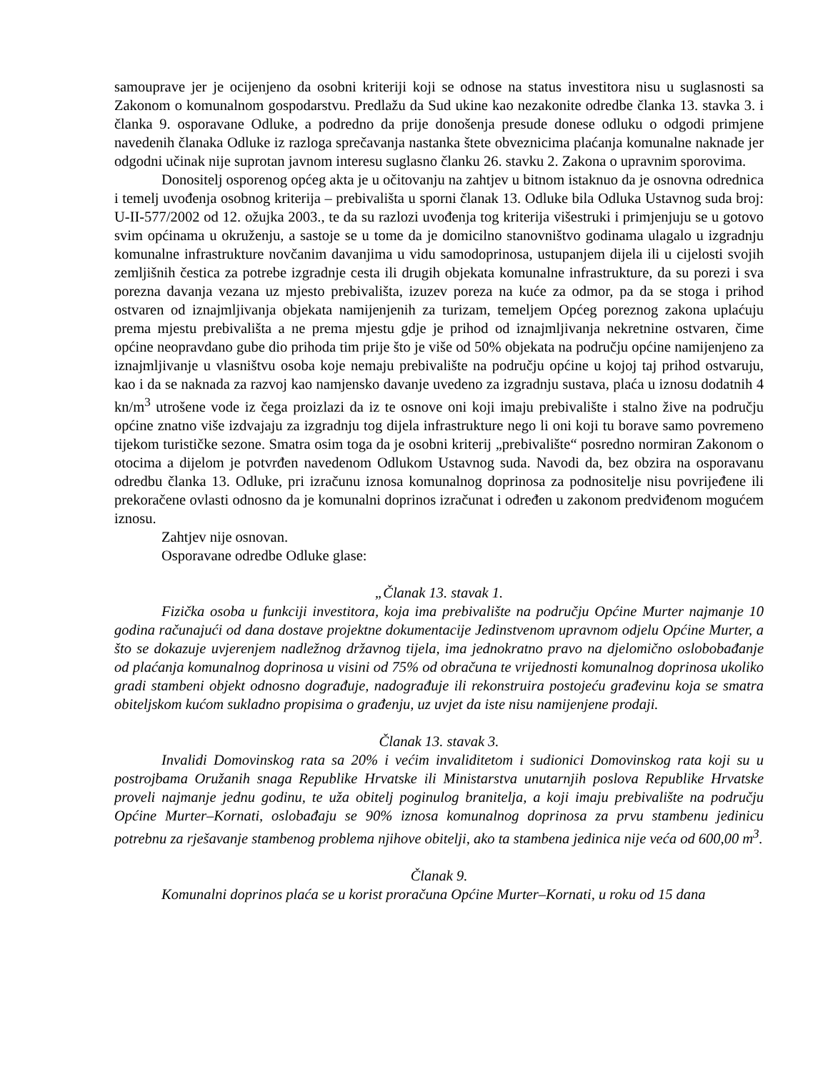samouprave jer je ocijenjeno da osobni kriteriji koji se odnose na status investitora nisu u suglasnosti sa Zakonom o komunalnom gospodarstvu. Predlažu da Sud ukine kao nezakonite odredbe članka 13. stavka 3. i članka 9. osporavane Odluke, a podredno da prije donošenja presude donese odluku o odgodi primjene navedenih članaka Odluke iz razloga sprečavanja nastanka štete obveznicima plaćanja komunalne naknade jer odgodni učinak nije suprotan javnom interesu suglasno članku 26. stavku 2. Zakona o upravnim sporovima.
Donositelj osporenog općeg akta je u očitovanju na zahtjev u bitnom istaknuo da je osnovna odrednica i temelj uvođenja osobnog kriterija – prebivališta u sporni članak 13. Odluke bila Odluka Ustavnog suda broj: U-II-577/2002 od 12. ožujka 2003., te da su razlozi uvođenja tog kriterija višestruki i primjenjuju se u gotovo svim općinama u okruženju, a sastoje se u tome da je domicilno stanovništvo godinama ulagalo u izgradnju komunalne infrastrukture novčanim davanjima u vidu samodoprinosa, ustupanjem dijela ili u cijelosti svojih zemljišnih čestica za potrebe izgradnje cesta ili drugih objekata komunalne infrastrukture, da su porezi i sva porezna davanja vezana uz mjesto prebivališta, izuzev poreza na kuće za odmor, pa da se stoga i prihod ostvaren od iznajmljivanja objekata namijenjenih za turizam, temeljem Općeg poreznog zakona uplaćuju prema mjestu prebivališta a ne prema mjestu gdje je prihod od iznajmljivanja nekretnine ostvaren, čime općine neopravdano gube dio prihoda tim prije što je više od 50% objekata na području općine namijenjeno za iznajmljivanje u vlasništvu osoba koje nemaju prebivalište na području općine u kojoj taj prihod ostvaruju, kao i da se naknada za razvoj kao namjensko davanje uvedeno za izgradnju sustava, plaća u iznosu dodatnih 4 kn/m<sup>3</sup> utrošene vode iz čega proizlazi da iz te osnove oni koji imaju prebivalište i stalno žive na području općine znatno više izdvajaju za izgradnju tog dijela infrastrukture nego li oni koji tu borave samo povremeno tijekom turističke sezone. Smatra osim toga da je osobni kriterij „prebivalište“ posredno normiran Zakonom o otocima a dijelom je potvrđen navedenom Odlukom Ustavnog suda. Navodi da, bez obzira na osporavanu odredbu članka 13. Odluke, pri izračunu iznosa komunalnog doprinosa za podnositelje nisu povrijeđene ili prekoračene ovlasti odnosno da je komunalni doprinos izračunat i određen u zakonom predviđenom mogućem iznosu.
Zahtjev nije osnovan.
Osporavane odredbe Odluke glase:
„Članak 13. stavak 1.
Fizička osoba u funkciji investitora, koja ima prebivalište na području Općine Murter najmanje 10 godina računajući od dana dostave projektne dokumentacije Jedinstvenom upravnom odjelu Općine Murter, a što se dokazuje uvjerenjem nadležnog državnog tijela, ima jednokratno pravo na djelomično oslobobađanje od plaćanja komunalnog doprinosa u visini od 75% od obračuna te vrijednosti komunalnog doprinosa ukoliko gradi stambeni objekt odnosno dograđuje, nadograđuje ili rekonstruira postojeću građevinu koja se smatra obiteljskom kućom sukladno propisima o građenju, uz uvjet da iste nisu namijenjene prodaji.
Članak 13. stavak 3.
Invalidi Domovinskog rata sa 20% i većim invaliditetom i sudionici Domovinskog rata koji su u postrojbama Oružanih snaga Republike Hrvatske ili Ministarstva unutarnjih poslova Republike Hrvatske proveli najmanje jednu godinu, te uža obitelj poginulog branitelja, a koji imaju prebivalište na području Općine Murter–Kornati, oslobađaju se 90% iznosa komunalnog doprinosa za prvu stambenu jedinicu potrebnu za rješavanje stambenog problema njihove obitelji, ako ta stambena jedinica nije veća od 600,00 m<sup>3</sup>.
Članak 9.
Komunalni doprinos plaća se u korist proračuna Općine Murter–Kornati, u roku od 15 dana